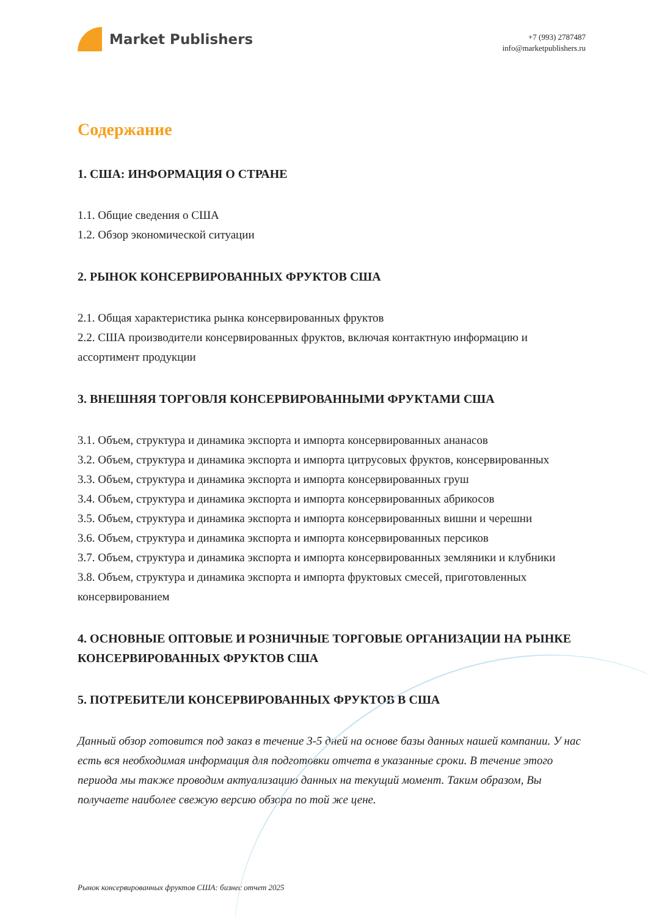Market Publishers
+7 (993) 2787487
info@marketpublishers.ru
Содержание
1. США: ИНФОРМАЦИЯ О СТРАНЕ
1.1. Общие сведения о США
1.2. Обзор экономической ситуации
2. РЫНОК КОНСЕРВИРОВАННЫХ ФРУКТОВ США
2.1. Общая характеристика рынка консервированных фруктов
2.2. США производители консервированных фруктов, включая контактную информацию и ассортимент продукции
3. ВНЕШНЯЯ ТОРГОВЛЯ КОНСЕРВИРОВАННЫМИ ФРУКТАМИ США
3.1. Объем, структура и динамика экспорта и импорта консервированных ананасов
3.2. Объем, структура и динамика экспорта и импорта цитрусовых фруктов, консервированных
3.3. Объем, структура и динамика экспорта и импорта консервированных груш
3.4. Объем, структура и динамика экспорта и импорта консервированных абрикосов
3.5. Объем, структура и динамика экспорта и импорта консервированных вишни и черешни
3.6. Объем, структура и динамика экспорта и импорта консервированных персиков
3.7. Объем, структура и динамика экспорта и импорта консервированных земляники и клубники
3.8. Объем, структура и динамика экспорта и импорта фруктовых смесей, приготовленных консервированием
4. ОСНОВНЫЕ ОПТОВЫЕ И РОЗНИЧНЫЕ ТОРГОВЫЕ ОРГАНИЗАЦИИ НА РЫНКЕ КОНСЕРВИРОВАННЫХ ФРУКТОВ США
5. ПОТРЕБИТЕЛИ КОНСЕРВИРОВАННЫХ ФРУКТОВ В США
Данный обзор готовится под заказ в течение 3-5 дней на основе базы данных нашей компании. У нас есть вся необходимая информация для подготовки отчета в указанные сроки. В течение этого периода мы также проводим актуализацию данных на текущий момент. Таким образом, Вы получаете наиболее свежую версию обзора по той же цене.
Рынок консервированных фруктов США: бизнес отчет 2025